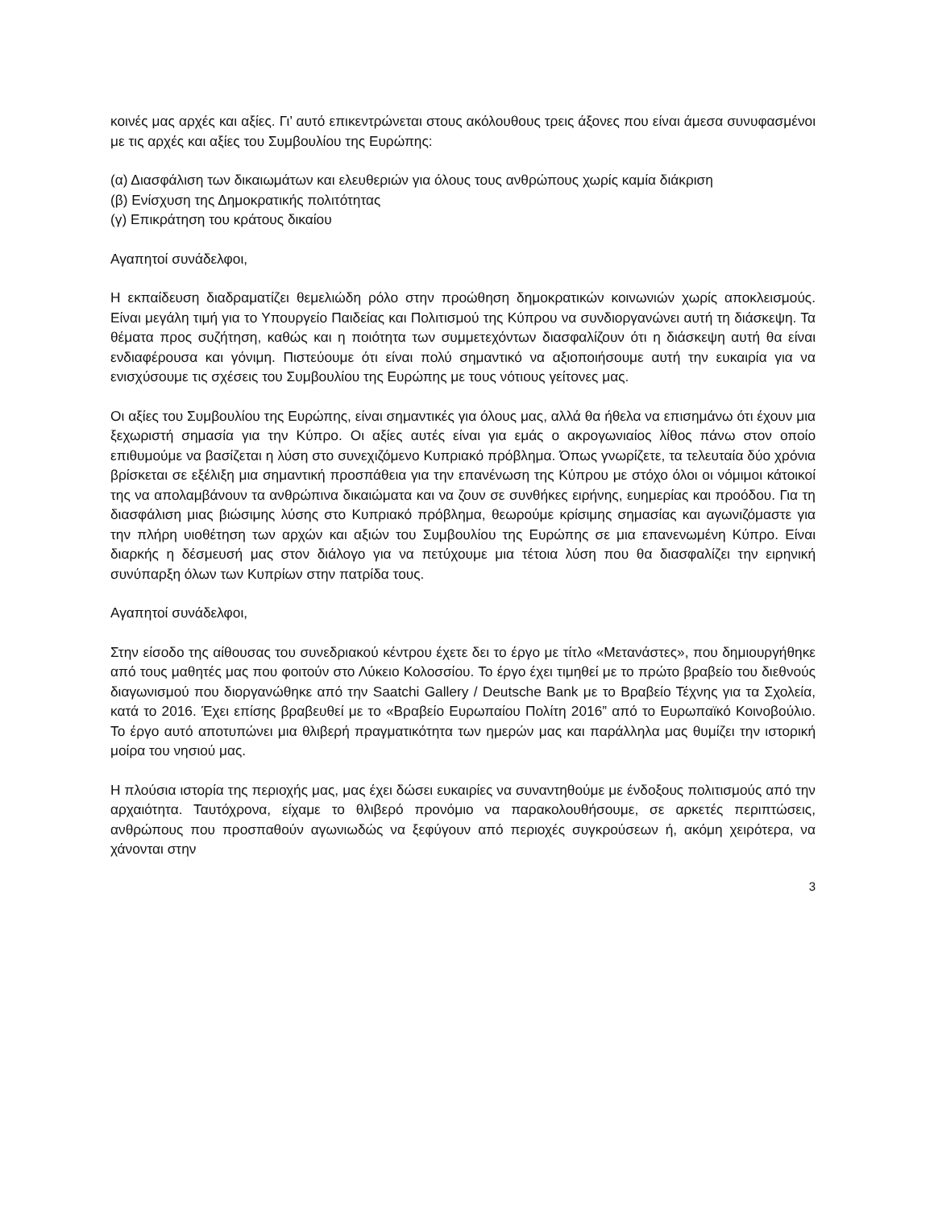κοινές μας αρχές και αξίες. Γι’ αυτό επικεντρώνεται στους ακόλουθους τρεις άξονες που είναι άμεσα συνυφασμένοι με τις αρχές και αξίες του Συμβουλίου της Ευρώπης:
(α) Διασφάλιση των δικαιωμάτων και ελευθεριών για όλους τους ανθρώπους χωρίς καμία διάκριση
(β) Ενίσχυση της Δημοκρατικής πολιτότητας
(γ) Επικράτηση του κράτους δικαίου
Αγαπητοί συνάδελφοι,
Η εκπαίδευση διαδραματίζει θεμελιώδη ρόλο στην προώθηση δημοκρατικών κοινωνιών χωρίς αποκλεισμούς. Είναι μεγάλη τιμή για το Υπουργείο Παιδείας και Πολιτισμού της Κύπρου να συνδιοργανώνει αυτή τη διάσκεψη. Τα θέματα προς συζήτηση, καθώς και η ποιότητα των συμμετεχόντων διασφαλίζουν ότι η διάσκεψη αυτή θα είναι ενδιαφέρουσα και γόνιμη. Πιστεύουμε ότι είναι πολύ σημαντικό να αξιοποιήσουμε αυτή την ευκαιρία για να ενισχύσουμε τις σχέσεις του Συμβουλίου της Ευρώπης με τους νότιους γείτονες μας.
Οι αξίες του Συμβουλίου της Ευρώπης, είναι σημαντικές για όλους μας, αλλά θα ήθελα να επισημάνω ότι έχουν μια ξεχωριστή σημασία για την Κύπρο. Οι αξίες αυτές είναι για εμάς ο ακρογωνιαίος λίθος πάνω στον οποίο επιθυμούμε να βασίζεται η λύση στο συνεχιζόμενο Κυπριακό πρόβλημα. Όπως γνωρίζετε, τα τελευταία δύο χρόνια βρίσκεται σε εξέλιξη μια σημαντική προσπάθεια για την επανένωση της Κύπρου με στόχο όλοι οι νόμιμοι κάτοικοί της να απολαμβάνουν τα ανθρώπινα δικαιώματα και να ζουν σε συνθήκες ειρήνης, ευημερίας και προόδου. Για τη διασφάλιση μιας βιώσιμης λύσης στο Κυπριακό πρόβλημα, θεωρούμε κρίσιμης σημασίας και αγωνιζόμαστε για την πλήρη υιοθέτηση των αρχών και αξιών του Συμβουλίου της Ευρώπης σε μια επανενωμένη Κύπρο. Είναι διαρκής η δέσμευσή μας στον διάλογο για να πετύχουμε μια τέτοια λύση που θα διασφαλίζει την ειρηνική συνύπαρξη όλων των Κυπρίων στην πατρίδα τους.
Αγαπητοί συνάδελφοι,
Στην είσοδο της αίθουσας του συνεδριακού κέντρου έχετε δει το έργο με τίτλο «Μετανάστες», που δημιουργήθηκε από τους μαθητές μας που φοιτούν στο Λύκειο Κολοσσίου. Το έργο έχει τιμηθεί με το πρώτο βραβείο του διεθνούς διαγωνισμού που διοργανώθηκε από την Saatchi Gallery / Deutsche Bank με το Βραβείο Τέχνης για τα Σχολεία, κατά το 2016. Έχει επίσης βραβευθεί με το «Βραβείο Ευρωπαίου Πολίτη 2016” από το Ευρωπαϊκό Κοινοβούλιο. Το έργο αυτό αποτυπώνει μια θλιβερή πραγματικότητα των ημερών μας και παράλληλα μας θυμίζει την ιστορική μοίρα του νησιού μας.
Η πλούσια ιστορία της περιοχής μας, μας έχει δώσει ευκαιρίες να συναντηθούμε με ένδοξους πολιτισμούς από την αρχαιότητα. Ταυτόχρονα, είχαμε το θλιβερό προνόμιο να παρακολουθήσουμε, σε αρκετές περιπτώσεις, ανθρώπους που προσπαθούν αγωνιωδώς να ξεφύγουν από περιοχές συγκρούσεων ή, ακόμη χειρότερα, να χάνονται στην
3